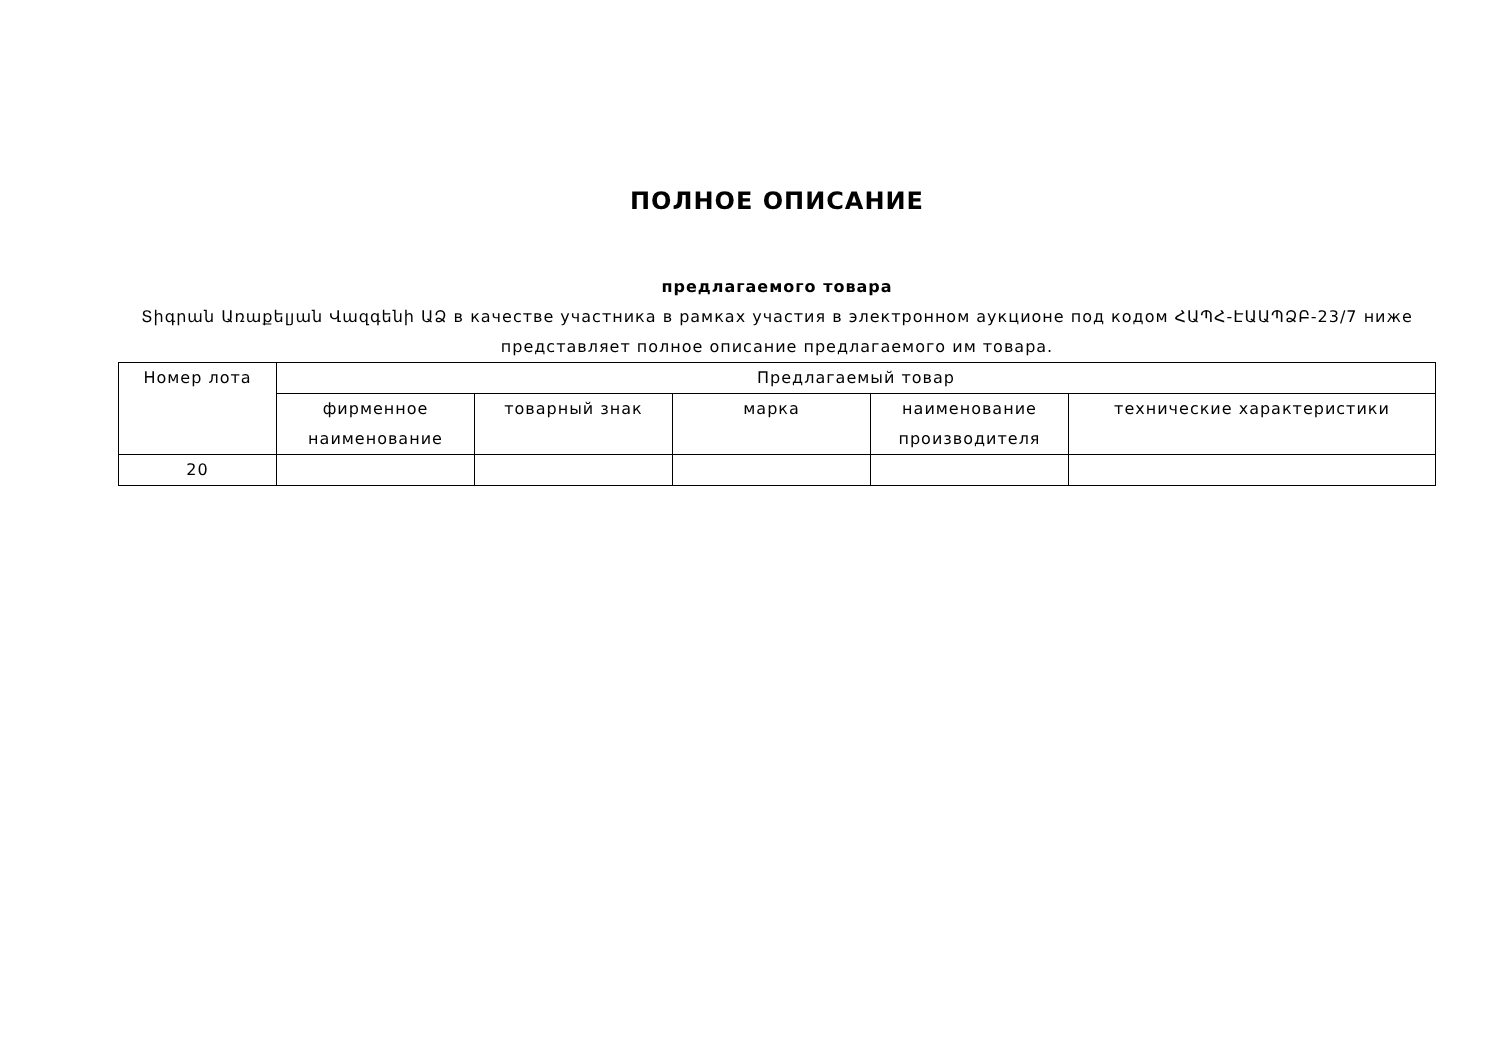ПОЛНОЕ ОПИСАНИЕ
предлагаемого товара
Տիգրան Առաքելյան Վազգենի ԱՁ в качестве участника в рамках участия в электронном аукционе под кодом ՀԱՊՀ-ԷԱԱՊՁԲ-23/7 ниже представляет полное описание предлагаемого им товара.
| Номер лота | Предлагаемый товар | | | | |
| --- | --- | --- | --- | --- | --- |
| | фирменное наименование | товарный знак | марка | наименование производителя | технические характеристики |
| 20 | | | | | |